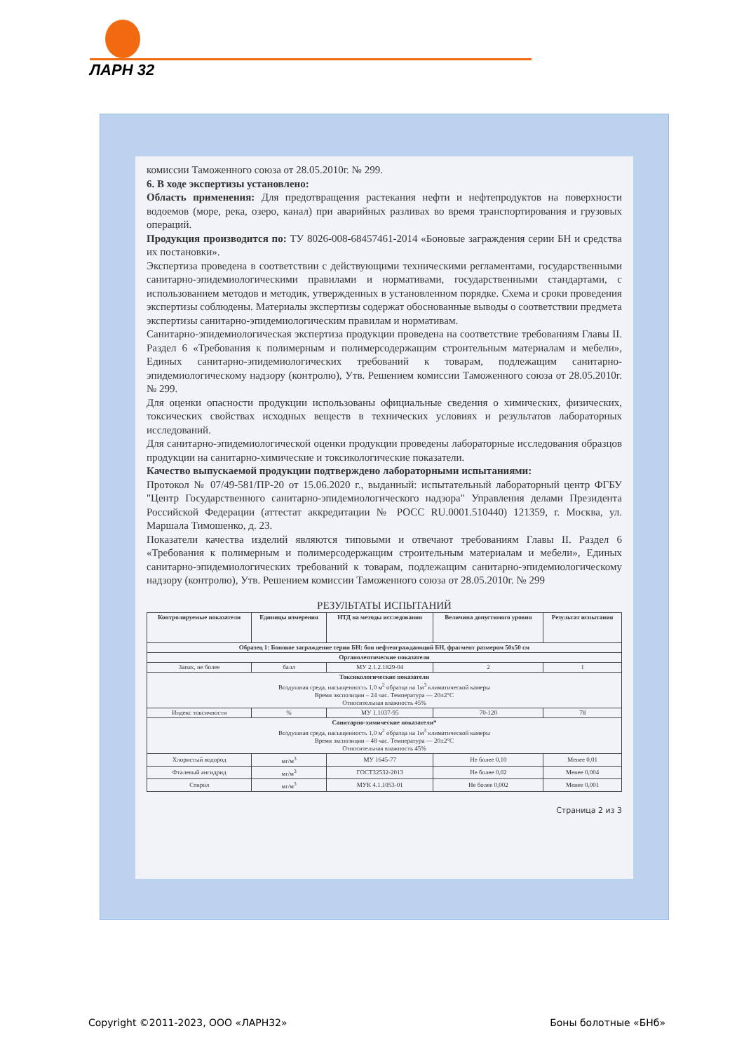ЛАРН 32
комиссии Таможенного союза от 28.05.2010г. № 299.
6. В ходе экспертизы установлено:
Область применения: Для предотвращения растекания нефти и нефтепродуктов на поверхности водоемов (море, река, озеро, канал) при аварийных разливах во время транспортирования и грузовых операций.
Продукция производится по: ТУ 8026-008-68457461-2014 «Боновые заграждения серии БН и средства их постановки».
Экспертиза проведена в соответствии с действующими техническими регламентами, государственными санитарно-эпидемиологическими правилами и нормативами, государственными стандартами, с использованием методов и методик, утвержденных в установленном порядке. Схема и сроки проведения экспертизы соблюдены. Материалы экспертизы содержат обоснованные выводы о соответствии предмета экспертизы санитарно-эпидемиологическим правилам и нормативам.
Санитарно-эпидемиологическая экспертиза продукции проведена на соответствие требованиям Главы II. Раздел 6 «Требования к полимерным и полимерсодержащим строительным материалам и мебели», Единых санитарно-эпидемиологических требований к товарам, подлежащим санитарно-эпидемиологическому надзору (контролю), Утв. Решением комиссии Таможенного союза от 28.05.2010г. № 299.
Для оценки опасности продукции использованы официальные сведения о химических, физических, токсических свойствах исходных веществ в технических условиях и результатов лабораторных исследований.
Для санитарно-эпидемиологической оценки продукции проведены лабораторные исследования образцов продукции на санитарно-химические и токсикологические показатели.
Качество выпускаемой продукции подтверждено лабораторными испытаниями:
Протокол № 07/49-581/ПР-20 от 15.06.2020 г., выданный: испытательный лабораторный центр ФГБУ "Центр Государственного санитарно-эпидемиологического надзора" Управления делами Президента Российской Федерации (аттестат аккредитации № РОСС RU.0001.510440) 121359, г. Москва, ул. Маршала Тимошенко, д. 23.
Показатели качества изделий являются типовыми и отвечают требованиям Главы II. Раздел 6 «Требования к полимерным и полимерсодержащим строительным материалам и мебели», Единых санитарно-эпидемиологических требований к товарам, подлежащим санитарно-эпидемиологическому надзору (контролю), Утв. Решением комиссии Таможенного союза от 28.05.2010г. № 299
РЕЗУЛЬТАТЫ ИСПЫТАНИЙ
| Контролируемые показатели | Единицы измерения | НТД на методы исследования | Величина допустимого уровня | Результат испытания |
| --- | --- | --- | --- | --- |
| Образец 1: Боновое заграждение серии БН: бон нефтеограждающий БН, фрагмент размером 50x50 см | | | | |
| Органолептические показатели | | | | |
| Запах, не более | балл | МУ 2.1.2.1829-04 | 2 | 1 |
| Токсикологические показатели Воздушная среда, насыщенность 1,0 м<sup>2</sup> образца на 1м<sup>3</sup> климатической камеры Время экспозиции – 24 час. Температура — 20±2°С Относительная влажность 45% | | | | |
| Индекс токсичности | % | МУ 1.1037-95 | 70-120 | 78 |
| Санитарно-химические показатели* Воздушная среда, насыщенность 1,0 м<sup>2</sup> образца на 1м<sup>3</sup> климатической камеры Время экспозиции – 48 час. Температура — 20±2°С Относительная влажность 45% | | | | |
| Хлористый водород | мг/м<sup>3</sup> | МУ 1645-77 | Не более 0,10 | Менее 0,01 |
| Фталевый ангидрид | мг/м<sup>3</sup> | ГОСТ32532-2013 | Не более 0,02 | Менее 0,004 |
| Стирол | мг/м<sup>3</sup> | МУК 4.1.1053-01 | Не более 0,002 | Менее 0,001 |
Страница 2 из 3
Copyright ©2011-2023, ООО «ЛАРН32» Боны болотные «БНб»